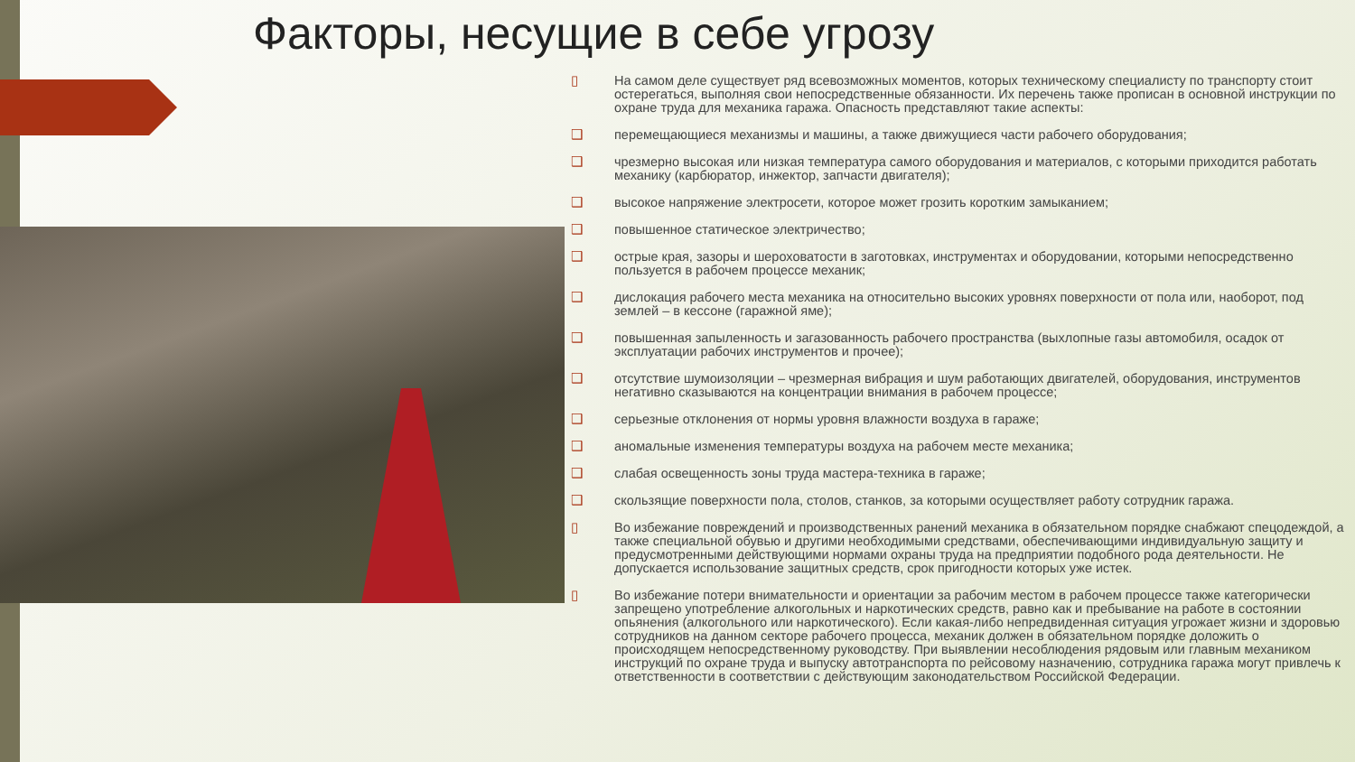Факторы, несущие в себе угрозу
▯ На самом деле существует ряд всевозможных моментов, которых техническому специалисту по транспорту стоит остерегаться, выполняя свои непосредственные обязанности. Их перечень также прописан в основной инструкции по охране труда для механика гаража. Опасность представляют такие аспекты:
❑ перемещающиеся механизмы и машины, а также движущиеся части рабочего оборудования;
❑ чрезмерно высокая или низкая температура самого оборудования и материалов, с которыми приходится работать механику (карбюратор, инжектор, запчасти двигателя);
❑ высокое напряжение электросети, которое может грозить коротким замыканием;
❑ повышенное статическое электричество;
❑ острые края, зазоры и шероховатости в заготовках, инструментах и оборудовании, которыми непосредственно пользуется в рабочем процессе механик;
❑ дислокация рабочего места механика на относительно высоких уровнях поверхности от пола или, наоборот, под землей – в кессоне (гаражной яме);
❑ повышенная запыленность и загазованность рабочего пространства (выхлопные газы автомобиля, осадок от эксплуатации рабочих инструментов и прочее);
❑ отсутствие шумоизоляции – чрезмерная вибрация и шум работающих двигателей, оборудования, инструментов негативно сказываются на концентрации внимания в рабочем процессе;
❑ серьезные отклонения от нормы уровня влажности воздуха в гараже;
❑ аномальные изменения температуры воздуха на рабочем месте механика;
❑ слабая освещенность зоны труда мастера-техника в гараже;
❑ скользящие поверхности пола, столов, станков, за которыми осуществляет работу сотрудник гаража.
▯ Во избежание повреждений и производственных ранений механика в обязательном порядке снабжают спецодеждой, а также специальной обувью и другими необходимыми средствами, обеспечивающими индивидуальную защиту и предусмотренными действующими нормами охраны труда на предприятии подобного рода деятельности. Не допускается использование защитных средств, срок пригодности которых уже истек.
▯ Во избежание потери внимательности и ориентации за рабочим местом в рабочем процессе также категорически запрещено употребление алкогольных и наркотических средств, равно как и пребывание на работе в состоянии опьянения (алкогольного или наркотического). Если какая-либо непредвиденная ситуация угрожает жизни и здоровью сотрудников на данном секторе рабочего процесса, механик должен в обязательном порядке доложить о происходящем непосредственному руководству. При выявлении несоблюдения рядовым или главным механиком инструкций по охране труда и выпуску автотранспорта по рейсовому назначению, сотрудника гаража могут привлечь к ответственности в соответствии с действующим законодательством Российской Федерации.